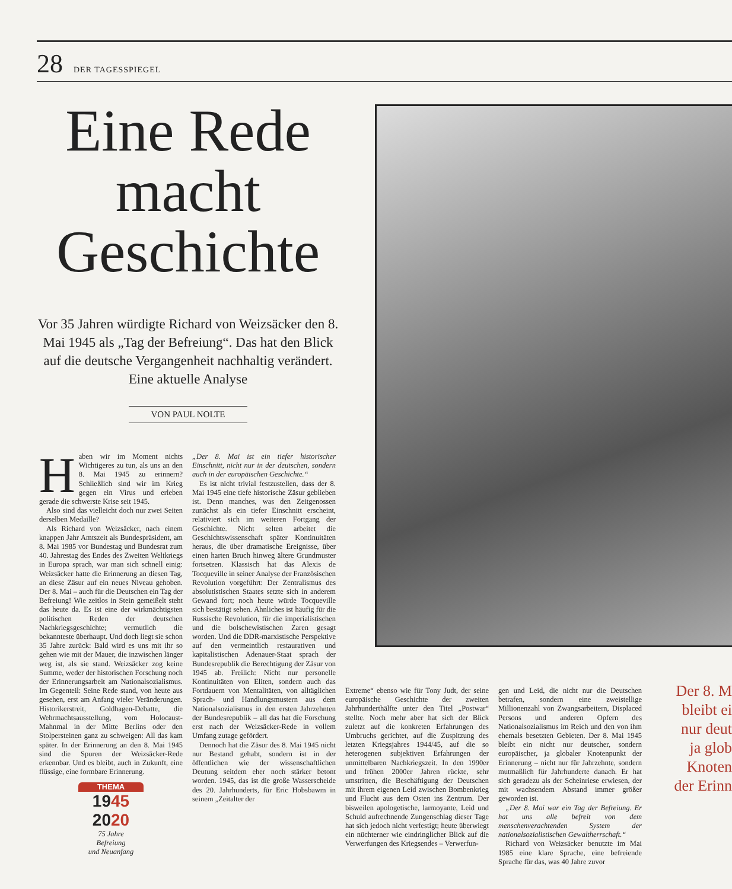28 DER TAGESSPIEGEL
Eine Rede macht Geschichte
Vor 35 Jahren würdigte Richard von Weizsäcker den 8. Mai 1945 als „Tag der Befreiung“. Das hat den Blick auf die deutsche Vergangenheit nachhaltig verändert. Eine aktuelle Analyse
VON PAUL NOLTE
Haben wir im Moment nichts Wichtigeres zu tun, als uns an den 8. Mai 1945 zu erinnern? Schließlich sind wir im Krieg gegen ein Virus und erleben gerade die schwerste Krise seit 1945.
Also sind das vielleicht doch nur zwei Seiten derselben Medaille?
Als Richard von Weizsäcker, nach einem knappen Jahr Amtszeit als Bundespräsident, am 8. Mai 1985 vor Bundestag und Bundesrat zum 40. Jahrestag des Endes des Zweiten Weltkriegs in Europa sprach, war man sich schnell einig: Weizsäcker hatte die Erinnerung an diesen Tag, an diese Zäsur auf ein neues Niveau gehoben. Der 8. Mai – auch für die Deutschen ein Tag der Befreiung! Wie zeitlos in Stein gemeißelt steht das heute da. Es ist eine der wirkmächtigsten politischen Reden der deutschen Nachkriegsgeschichte; vermutlich die bekannteste überhaupt. Und doch liegt sie schon 35 Jahre zurück: Bald wird es uns mit ihr so gehen wie mit der Mauer, die inzwischen länger weg ist, als sie stand. Weizsäcker zog keine Summe, weder der historischen Forschung noch der Erinnerungsarbeit am Nationalsozialismus. Im Gegenteil: Seine Rede stand, von heute aus gesehen, erst am Anfang vieler Veränderungen. Historikerstreit, Goldhagen-Debatte, die Wehrmachtsausstellung, vom Holocaust-Mahnmal in der Mitte Berlins oder den Stolpersteinen ganz zu schweigen: All das kam später. In der Erinnerung an den 8. Mai 1945 sind die Spuren der Weizsäcker-Rede erkennbar. Und es bleibt, auch in Zukunft, eine flüssige, eine formbare Erinnerung.
THEMA
1945
2020
75 Jahre
Befreiung
und Neuanfang
„Der 8. Mai ist ein tiefer historischer Einschnitt, nicht nur in der deutschen, sondern auch in der europäischen Geschichte.“
Es ist nicht trivial festzustellen, dass der 8. Mai 1945 eine tiefe historische Zäsur geblieben ist. Denn manches, was den Zeitgenossen zunächst als ein tiefer Einschnitt erscheint, relativiert sich im weiteren Fortgang der Geschichte. Nicht selten arbeitet die Geschichtswissenschaft später Kontinuitäten heraus, die über dramatische Ereignisse, über einen harten Bruch hinweg ältere Grundmuster fortsetzen. Klassisch hat das Alexis de Tocqueville in seiner Analyse der Französischen Revolution vorgeführt: Der Zentralismus des absolutistischen Staates setzte sich in anderem Gewand fort; noch heute würde Tocqueville sich bestätigt sehen. Ähnliches ist häufig für die Russische Revolution, für die imperialistischen und die bolschewistischen Zaren gesagt worden. Und die DDR-marxistische Perspektive auf den vermeintlich restaurativen und kapitalistischen Adenauer-Staat sprach der Bundesrepublik die Berechtigung der Zäsur von 1945 ab. Freilich: Nicht nur personelle Kontinuitäten von Eliten, sondern auch das Fortdauern von Mentalitäten, von alltäglichen Sprach- und Handlungsmustern aus dem Nationalsozialismus in den ersten Jahrzehnten der Bundesrepublik – all das hat die Forschung erst nach der Weizsäcker-Rede in vollem Umfang zutage gefördert.
Dennoch hat die Zäsur des 8. Mai 1945 nicht nur Bestand gehabt, sondern ist in der öffentlichen wie der wissenschaftlichen Deutung seitdem eher noch stärker betont worden. 1945, das ist die große Wasserscheide des 20. Jahrhunderts, für Eric Hobsbawm in seinem „Zeitalter der
Extreme“ ebenso wie für Tony Judt, der seine europäische Geschichte der zweiten Jahrhunderthälfte unter den Titel „Postwar“ stellte. Noch mehr aber hat sich der Blick zuletzt auf die konkreten Erfahrungen des Umbruchs gerichtet, auf die Zuspitzung des letzten Kriegsjahres 1944/45, auf die so heterogenen subjektiven Erfahrungen der unmittelbaren Nachkriegszeit. In den 1990er und frühen 2000er Jahren rückte, sehr umstritten, die Beschäftigung der Deutschen mit ihrem eigenen Leid zwischen Bombenkrieg und Flucht aus dem Osten ins Zentrum. Der bisweilen apologetische, larmoyante, Leid und Schuld aufrechnende Zungenschlag dieser Tage hat sich jedoch nicht verfestigt; heute überwiegt ein nüchterner wie eindringlicher Blick auf die Verwerfungen des Kriegsendes – Verwerfun-
gen und Leid, die nicht nur die Deutschen betrafen, sondern eine zweistellige Millionenzahl von Zwangsarbeitern, Displaced Persons und anderen Opfern des Nationalsozialismus im Reich und den von ihm ehemals besetzten Gebieten. Der 8. Mai 1945 bleibt ein nicht nur deutscher, sondern europäischer, ja globaler Knotenpunkt der Erinnerung – nicht nur für Jahrzehnte, sondern mutmaßlich für Jahrhunderte danach. Er hat sich geradezu als der Scheinriese erwiesen, der mit wachsendem Abstand immer größer geworden ist.
„Der 8. Mai war ein Tag der Befreiung. Er hat uns alle befreit von dem menschenverachtenden System der nationalsozialistischen Gewaltherrschaft.“
Richard von Weizsäcker benutzte im Mai 1985 eine klare Sprache, eine befreiende Sprache für das, was 40 Jahre zuvor
Der 8. M
bleibt ei
nur deut
ja glob
Knoten
der Erinn